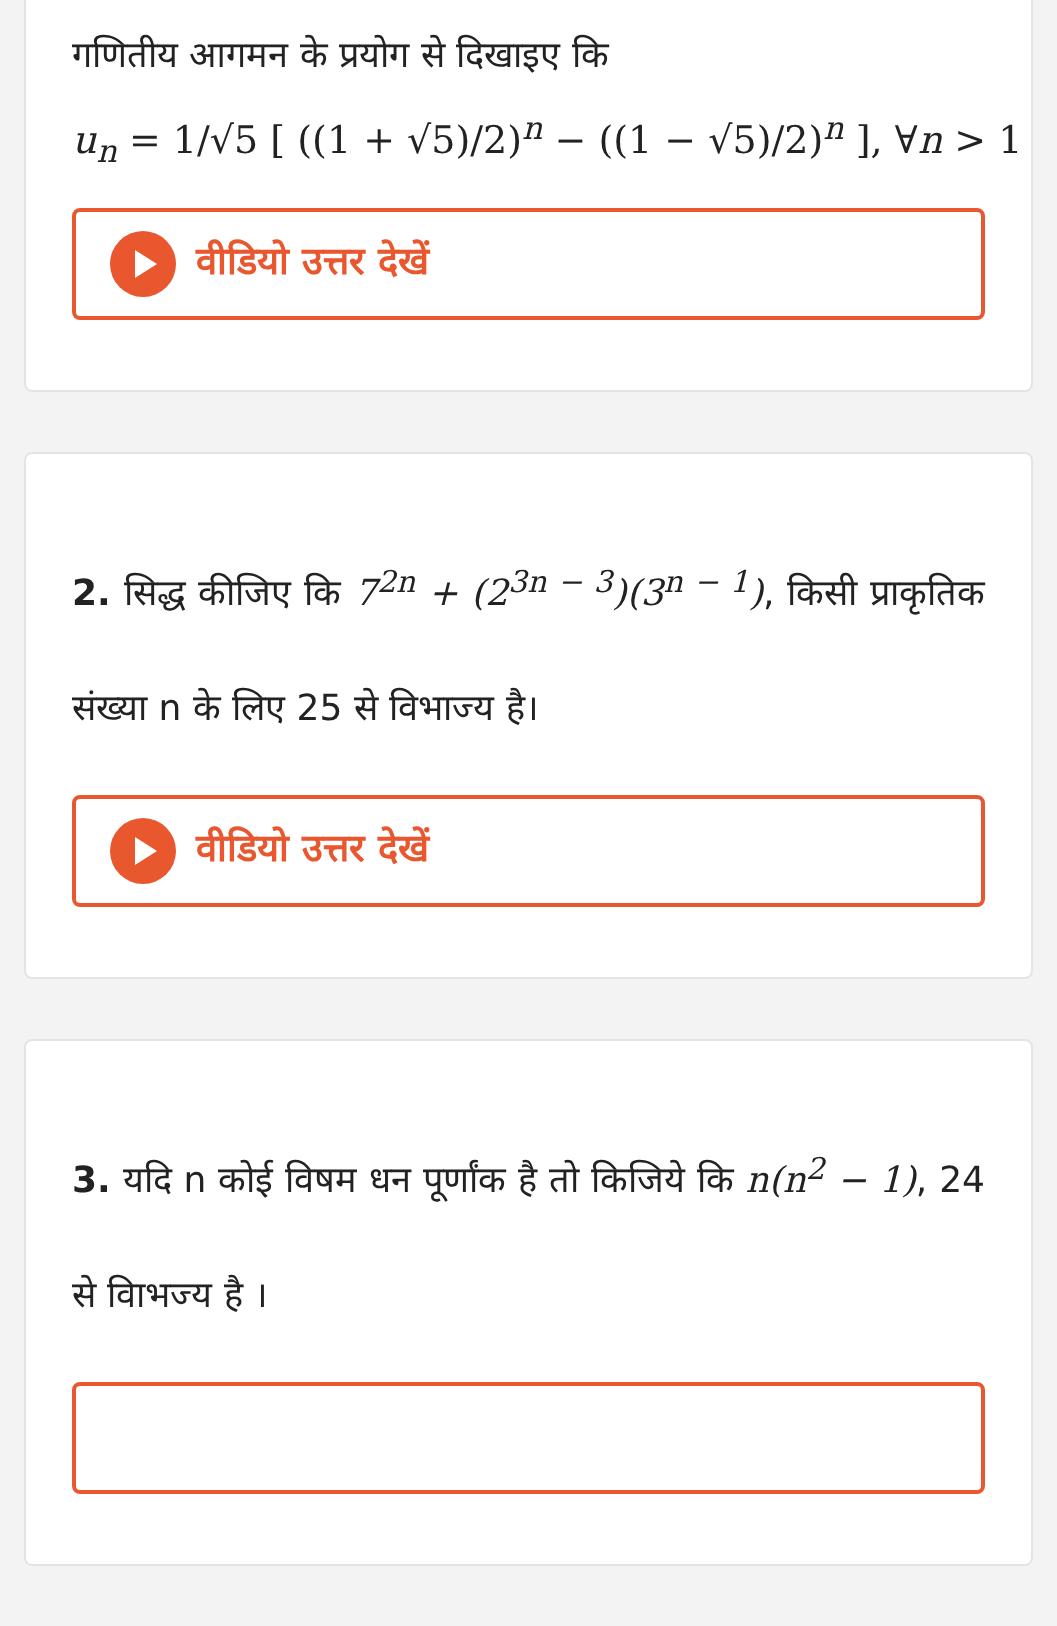गणितीय आगमन के प्रयोग से दिखाइए कि
u<sub>n</sub> = 1/√5 [ ((1 + √5)/2)<sup>n</sup> − ((1 − √5)/2)<sup>n</sup> ], ∀n > 1
वीडियो उत्तर देखें
2. सिद्ध कीजिए कि 7<sup>2n</sup> + (2<sup>3n − 3</sup>)(3<sup>n − 1</sup>), किसी प्राकृतिक संख्या n के लिए 25 से विभाज्य है।
वीडियो उत्तर देखें
3. यदि n कोई विषम धन पूर्णांक है तो किजिये कि n(n<sup>2</sup> − 1), 24 से विाभज्य है ।